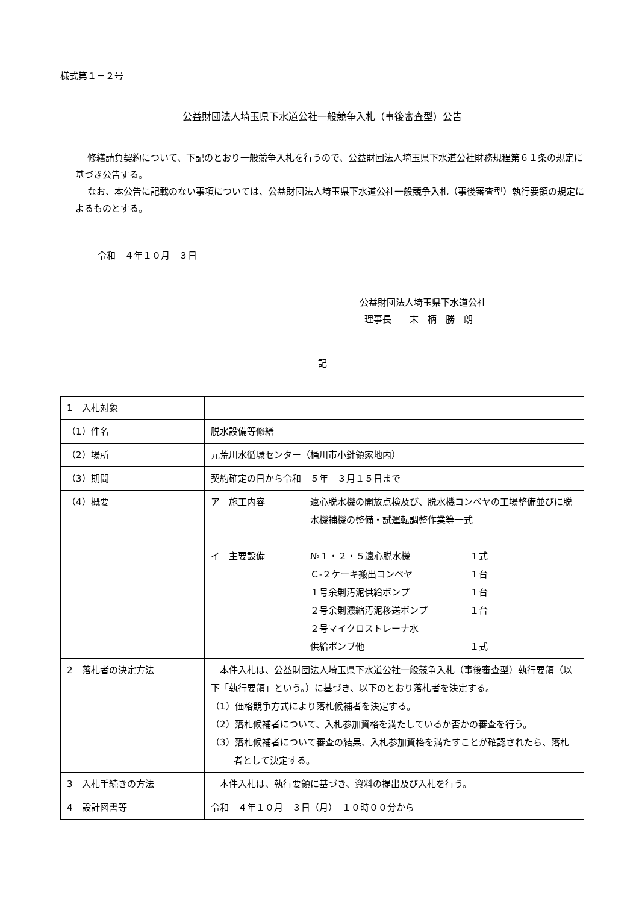様式第１－２号
公益財団法人埼玉県下水道公社一般競争入札（事後審査型）公告
修繕請負契約について、下記のとおり一般競争入札を行うので、公益財団法人埼玉県下水道公社財務規程第６１条の規定に基づき公告する。
なお、本公告に記載のない事項については、公益財団法人埼玉県下水道公社一般競争入札（事後審査型）執行要領の規定によるものとする。
令和　４年１０月　３日
公益財団法人埼玉県下水道公社
理事長　　末　柄　勝　朗
記
| 1 入札対象 | |
| （1）件名 | 脱水設備等修繕 |
| （2）場所 | 元荒川水循環センター（桶川市小針領家地内） |
| （3）期間 | 契約確定の日から令和 ５年 ３月１５日まで |
| （4）概要 | ア 施工内容 遠心脱水機の開放点検及び、脱水機コンベヤの工場整備並びに脱水機補機の整備・試運転調整作業等一式 イ 主要設備 №１・２・５遠心脱水機 １式 Ｃ-２ケーキ搬出コンベヤ １台 １号余剰汚泥供給ポンプ １台 ２号余剰濃縮汚泥移送ポンプ １台 ２号マイクロストレーナ水 供給ポンプ他 １式 |
| 2 落札者の決定方法 | 本件入札は、公益財団法人埼玉県下水道公社一般競争入札（事後審査型）執行要領（以下「執行要領」という。）に基づき、以下のとおり落札者を決定する。 （1）価格競争方式により落札候補者を決定する。 （2）落札候補者について、入札参加資格を満たしているか否かの審査を行う。 （3）落札候補者について審査の結果、入札参加資格を満たすことが確認されたら、落札者として決定する。 |
| 3 入札手続きの方法 | 本件入札は、執行要領に基づき、資料の提出及び入札を行う。 |
| 4 設計図書等 | 令和 ４年１０月 ３日（月） １０時００分から |